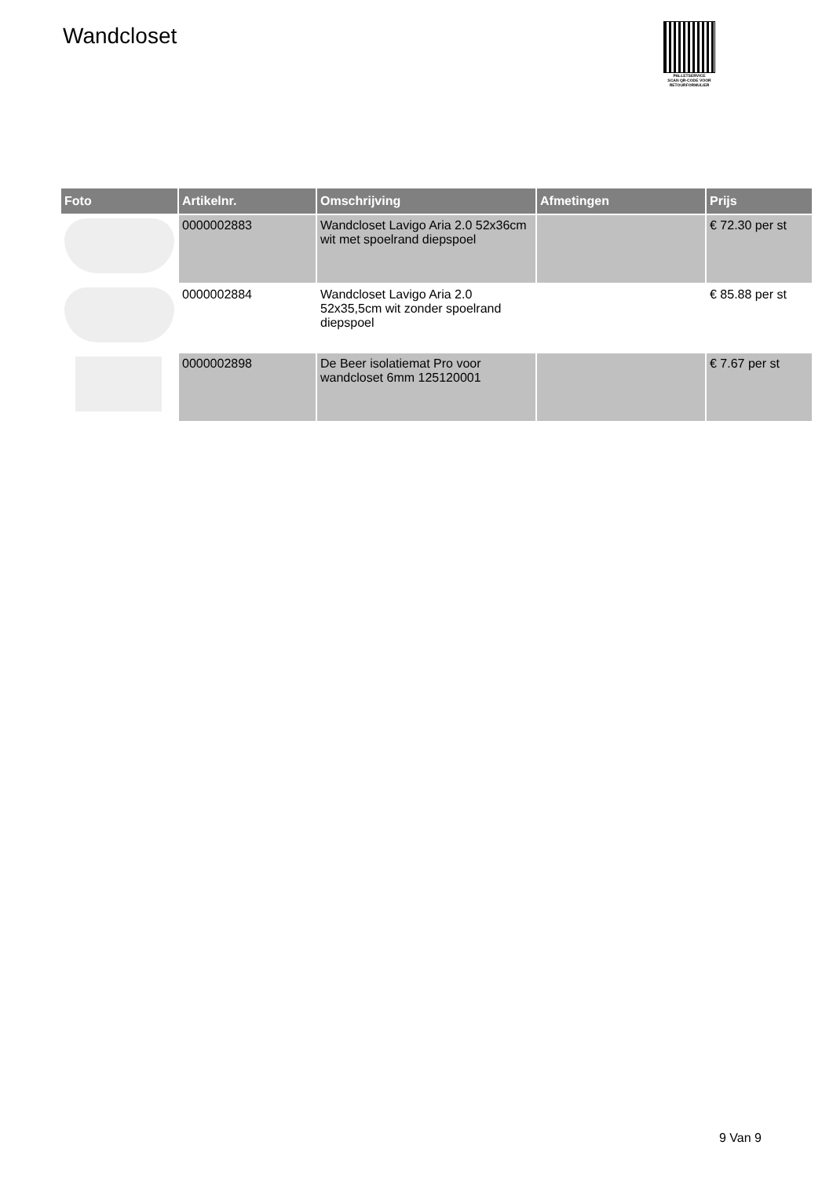Wandcloset
PALLETSERVICE
SCAN QR-CODE VOOR
RETOURFORMULIER
| Foto | Artikelnr. | Omschrijving | Afmetingen | Prijs |
| --- | --- | --- | --- | --- |
| | 0000002883 | Wandcloset Lavigo Aria 2.0 52x36cm wit met spoelrand diepspoel | | € 72.30 per st |
| | 0000002884 | Wandcloset Lavigo Aria 2.0 52x35,5cm wit zonder spoelrand diepspoel | | € 85.88 per st |
| | 0000002898 | De Beer isolatiemat Pro voor wandcloset 6mm 125120001 | | € 7.67 per st |
9 Van 9